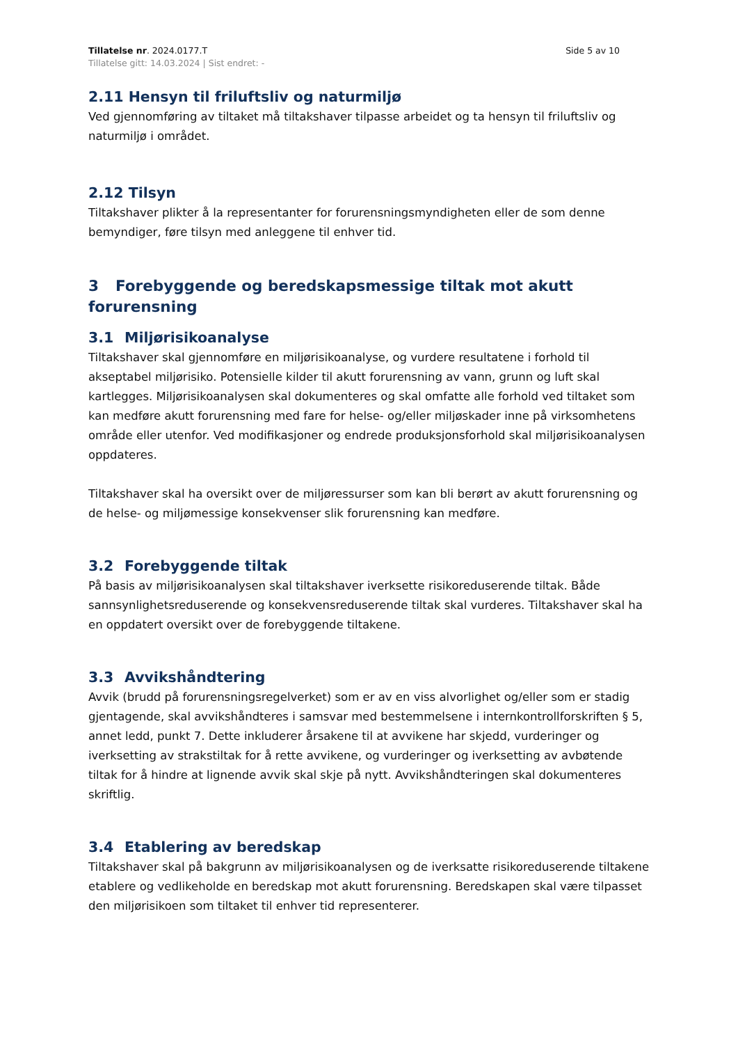Tillatelse nr. 2024.0177.T Side 5 av 10
Tillatelse gitt: 14.03.2024 | Sist endret: -
2.11 Hensyn til friluftsliv og naturmiljø
Ved gjennomføring av tiltaket må tiltakshaver tilpasse arbeidet og ta hensyn til friluftsliv og naturmiljø i området.
2.12 Tilsyn
Tiltakshaver plikter å la representanter for forurensningsmyndigheten eller de som denne bemyndiger, føre tilsyn med anleggene til enhver tid.
3 Forebyggende og beredskapsmessige tiltak mot akutt forurensning
3.1 Miljørisikoanalyse
Tiltakshaver skal gjennomføre en miljørisikoanalyse, og vurdere resultatene i forhold til akseptabel miljørisiko. Potensielle kilder til akutt forurensning av vann, grunn og luft skal kartlegges. Miljørisikoanalysen skal dokumenteres og skal omfatte alle forhold ved tiltaket som kan medføre akutt forurensning med fare for helse- og/eller miljøskader inne på virksomhetens område eller utenfor. Ved modifikasjoner og endrede produksjonsforhold skal miljørisikoanalysen oppdateres.
Tiltakshaver skal ha oversikt over de miljøressurser som kan bli berørt av akutt forurensning og de helse- og miljømessige konsekvenser slik forurensning kan medføre.
3.2 Forebyggende tiltak
På basis av miljørisikoanalysen skal tiltakshaver iverksette risikoreduserende tiltak. Både sannsynlighetsreduserende og konsekvensreduserende tiltak skal vurderes. Tiltakshaver skal ha en oppdatert oversikt over de forebyggende tiltakene.
3.3 Avvikshåndtering
Avvik (brudd på forurensningsregelverket) som er av en viss alvorlighet og/eller som er stadig gjentagende, skal avvikshåndteres i samsvar med bestemmelsene i internkontrollforskriften § 5, annet ledd, punkt 7. Dette inkluderer årsakene til at avvikene har skjedd, vurderinger og iverksetting av strakstiltak for å rette avvikene, og vurderinger og iverksetting av avbøtende tiltak for å hindre at lignende avvik skal skje på nytt. Avvikshåndteringen skal dokumenteres skriftlig.
3.4 Etablering av beredskap
Tiltakshaver skal på bakgrunn av miljørisikoanalysen og de iverksatte risikoreduserende tiltakene etablere og vedlikeholde en beredskap mot akutt forurensning. Beredskapen skal være tilpasset den miljørisikoen som tiltaket til enhver tid representerer.